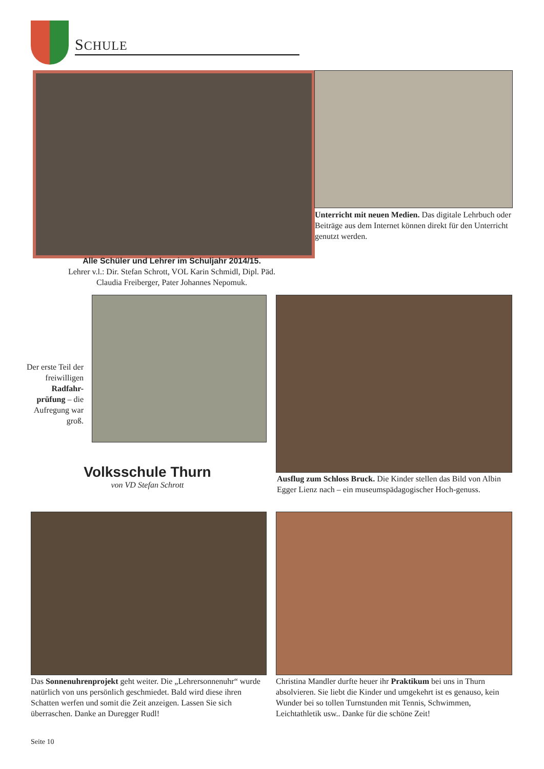SCHULE
Unterricht mit neuen Medien. Das digitale Lehrbuch oder Beiträge aus dem Internet können direkt für den Unterricht genutzt werden.
Alle Schüler und Lehrer im Schuljahr 2014/15.
Lehrer v.l.: Dir. Stefan Schrott, VOL Karin Schmidl, Dipl. Päd. Claudia Freiberger, Pater Johannes Nepomuk.
Der erste Teil der freiwilligen Radfahr-prüfung – die Aufregung war groß.
Volksschule Thurn
von VD Stefan Schrott
Ausflug zum Schloss Bruck. Die Kinder stellen das Bild von Albin Egger Lienz nach – ein museumspädagogischer Hoch-genuss.
Das Sonnenuhrenprojekt geht weiter. Die „Lehrersonnenuhr“ wurde natürlich von uns persönlich geschmiedet. Bald wird diese ihren Schatten werfen und somit die Zeit anzeigen. Lassen Sie sich überraschen. Danke an Duregger Rudl!
Christina Mandler durfte heuer ihr Praktikum bei uns in Thurn absolvieren. Sie liebt die Kinder und umgekehrt ist es genauso, kein Wunder bei so tollen Turnstunden mit Tennis, Schwimmen, Leichtathletik usw.. Danke für die schöne Zeit!
Seite 10